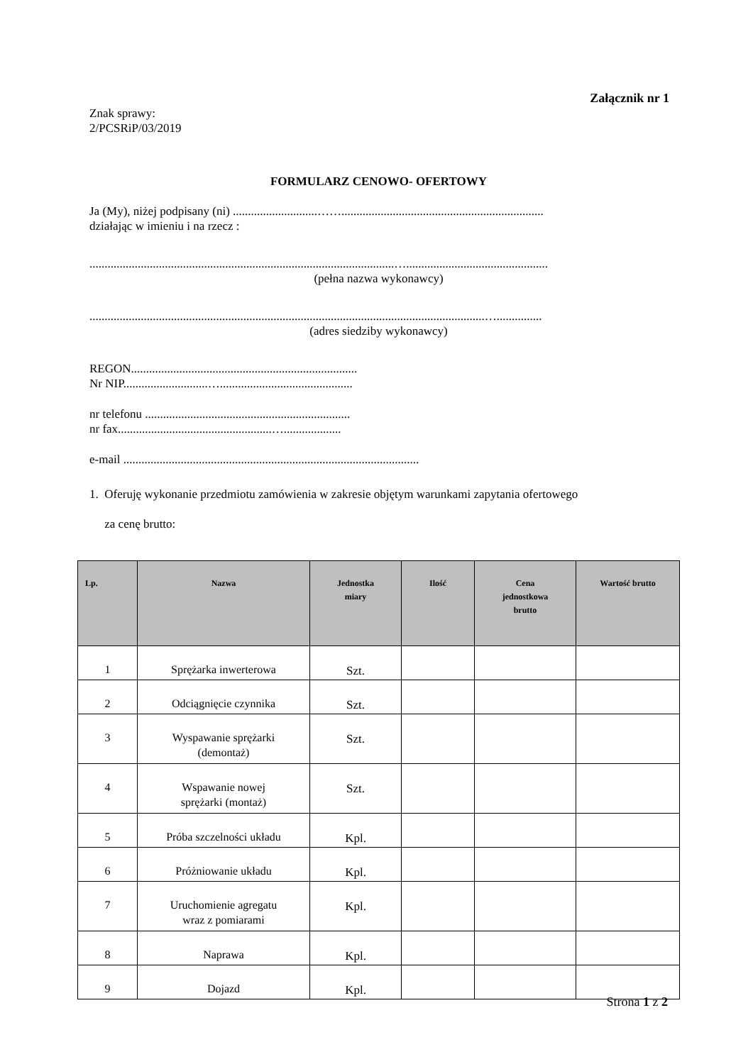Załącznik nr 1
Znak sprawy:
2/PCSRiP/03/2019
FORMULARZ CENOWO- OFERTOWY
Ja (My), niżej podpisany (ni) ............................……...................................................................
działając w imieniu i na rzecz :
.....................................................................................................…...............................................
(pełna nazwa wykonawcy)
...................................................................................................................................…...............
(adres siedziby wykonawcy)
REGON...........................................................................
Nr NIP............................…............................................
nr telefonu ....................................................................
nr fax...................................................…...................
e-mail ..................................................................................................
1. Oferuję wykonanie przedmiotu zamówienia w zakresie objętym warunkami zapytania ofertowego
za cenę brutto:
| Lp. | Nazwa | Jednostka miary | Ilość | Cena jednostkowa brutto | Wartość brutto |
| --- | --- | --- | --- | --- | --- |
| 1 | Sprężarka inwerterowa | Szt. | | | |
| 2 | Odciągnięcie czynnika | Szt. | | | |
| 3 | Wyspawanie sprężarki (demontaż) | Szt. | | | |
| 4 | Wspawanie nowej sprężarki (montaż) | Szt. | | | |
| 5 | Próba szczelności układu | Kpl. | | | |
| 6 | Próżniowanie układu | Kpl. | | | |
| 7 | Uruchomienie agregatu wraz z pomiarami | Kpl. | | | |
| 8 | Naprawa | Kpl. | | | |
| 9 | Dojazd | Kpl. | | | |
Strona 1 z 2